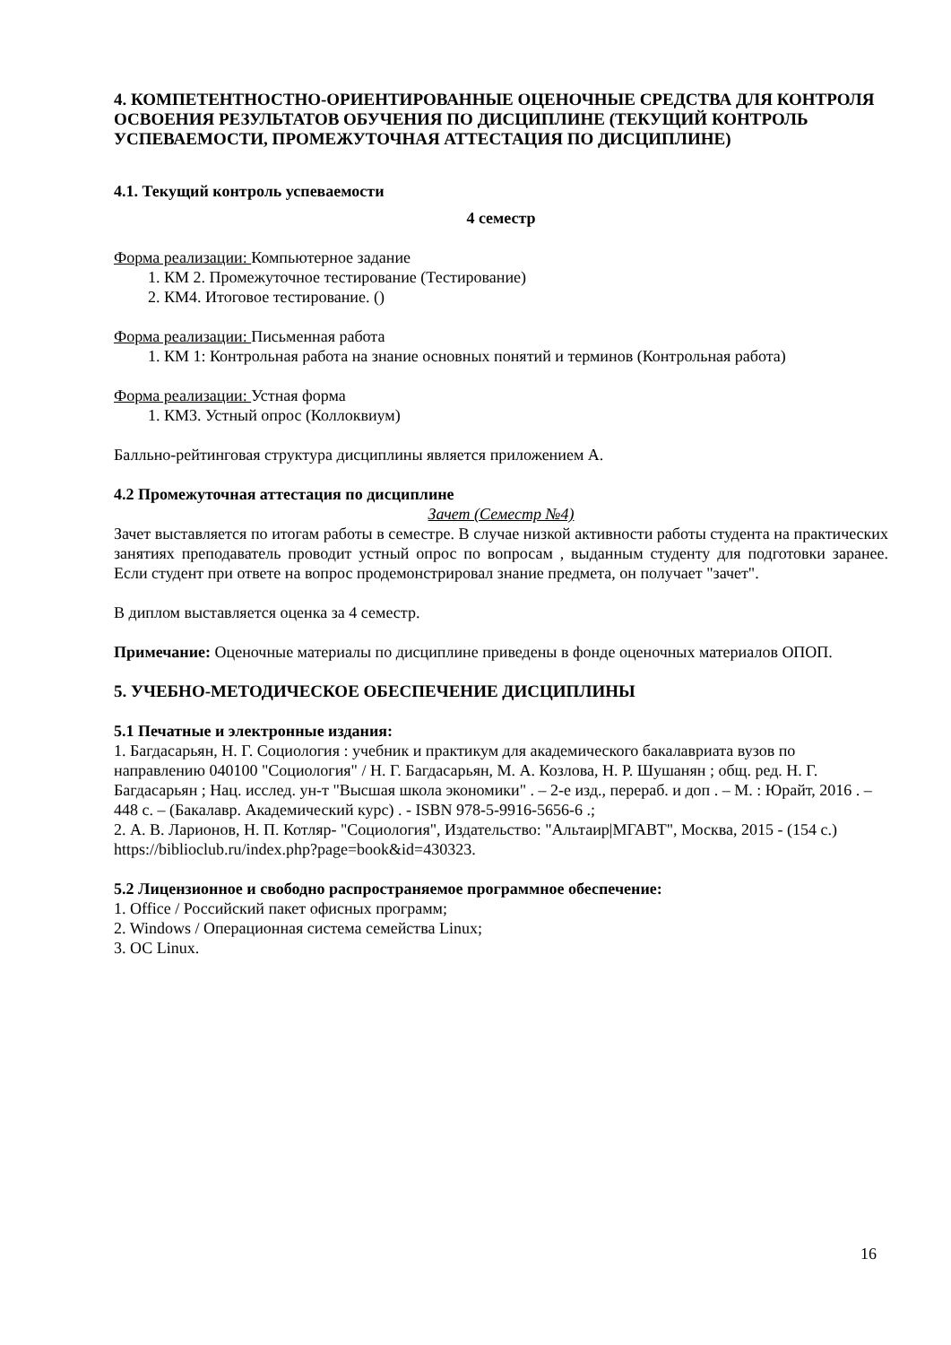4. КОМПЕТЕНТНОСТНО-ОРИЕНТИРОВАННЫЕ ОЦЕНОЧНЫЕ СРЕДСТВА ДЛЯ КОНТРОЛЯ ОСВОЕНИЯ РЕЗУЛЬТАТОВ ОБУЧЕНИЯ ПО ДИСЦИПЛИНЕ (ТЕКУЩИЙ КОНТРОЛЬ УСПЕВАЕМОСТИ, ПРОМЕЖУТОЧНАЯ АТТЕСТАЦИЯ ПО ДИСЦИПЛИНЕ)
4.1. Текущий контроль успеваемости
4 семестр
Форма реализации: Компьютерное задание
1. КМ 2. Промежуточное тестирование (Тестирование)
2. КМ4. Итоговое тестирование. ()
Форма реализации: Письменная работа
1. КМ 1: Контрольная работа на знание основных понятий и терминов (Контрольная работа)
Форма реализации: Устная форма
1. КМ3. Устный опрос (Коллоквиум)
Балльно-рейтинговая структура дисциплины является приложением А.
4.2 Промежуточная аттестация по дисциплине
Зачет (Семестр №4)
Зачет выставляется по итогам работы в семестре. В случае низкой активности работы студента на практических занятиях преподаватель проводит устный опрос по вопросам , выданным студенту для подготовки заранее. Если студент при ответе на вопрос продемонстрировал знание предмета, он получает "зачет".
В диплом выставляется оценка за 4 семестр.
Примечание: Оценочные материалы по дисциплине приведены в фонде оценочных материалов ОПОП.
5. УЧЕБНО-МЕТОДИЧЕСКОЕ ОБЕСПЕЧЕНИЕ ДИСЦИПЛИНЫ
5.1 Печатные и электронные издания:
1. Багдасарьян, Н. Г. Социология : учебник и практикум для академического бакалавриата вузов по направлению 040100 "Социология" / Н. Г. Багдасарьян, М. А. Козлова, Н. Р. Шушанян ; общ. ред. Н. Г. Багдасарьян ; Нац. исслед. ун-т "Высшая школа экономики" . – 2-е изд., перераб. и доп . – М. : Юрайт, 2016 . – 448 с. – (Бакалавр. Академический курс) . - ISBN 978-5-9916-5656-6 .;
2. А. В. Ларионов, Н. П. Котляр- "Социология", Издательство: "Альтаир|МГАВТ", Москва, 2015 - (154 с.)
https://biblioclub.ru/index.php?page=book&id=430323.
5.2 Лицензионное и свободно распространяемое программное обеспечение:
1. Office / Российский пакет офисных программ;
2. Windows / Операционная система семейства Linux;
3. ОС Linux.
16